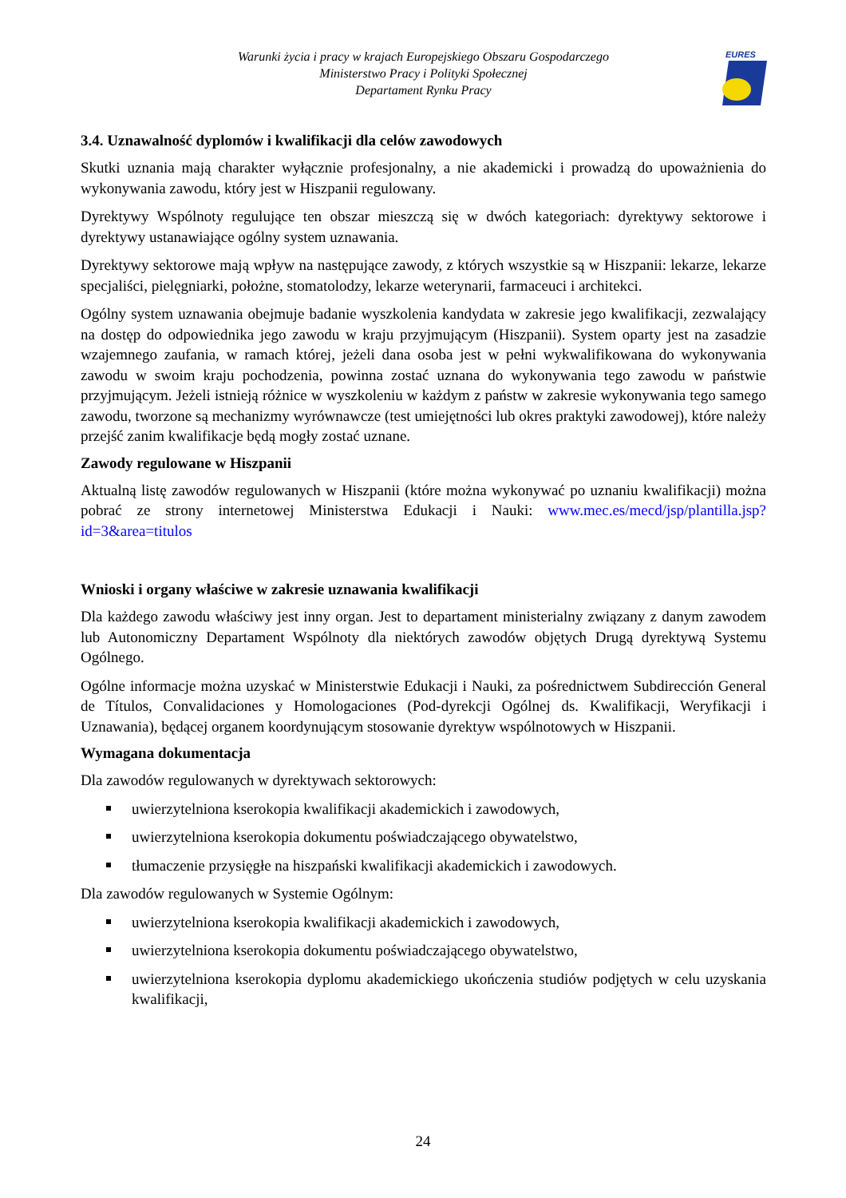Warunki życia i pracy w krajach Europejskiego Obszaru Gospodarczego
Ministerstwo Pracy i Polityki Społecznej
Departament Rynku Pracy
EURES
3.4. Uznawalność dyplomów i kwalifikacji dla celów zawodowych
Skutki uznania mają charakter wyłącznie profesjonalny, a nie akademicki i prowadzą do upoważnienia do wykonywania zawodu, który jest w Hiszpanii regulowany.
Dyrektywy Wspólnoty regulujące ten obszar mieszczą się w dwóch kategoriach: dyrektywy sektorowe i dyrektywy ustanawiające ogólny system uznawania.
Dyrektywy sektorowe mają wpływ na następujące zawody, z których wszystkie są w Hiszpanii: lekarze, lekarze specjaliści, pielęgniarki, położne, stomatolodzy, lekarze weterynarii, farmaceuci i architekci.
Ogólny system uznawania obejmuje badanie wyszkolenia kandydata w zakresie jego kwalifikacji, zezwalający na dostęp do odpowiednika jego zawodu w kraju przyjmującym (Hiszpanii). System oparty jest na zasadzie wzajemnego zaufania, w ramach której, jeżeli dana osoba jest w pełni wykwalifikowana do wykonywania zawodu w swoim kraju pochodzenia, powinna zostać uznana do wykonywania tego zawodu w państwie przyjmującym. Jeżeli istnieją różnice w wyszkoleniu w każdym z państw w zakresie wykonywania tego samego zawodu, tworzone są mechanizmy wyrównawcze (test umiejętności lub okres praktyki zawodowej), które należy przejść zanim kwalifikacje będą mogły zostać uznane.
Zawody regulowane w Hiszpanii
Aktualną listę zawodów regulowanych w Hiszpanii (które można wykonywać po uznaniu kwalifikacji) można pobrać ze strony internetowej Ministerstwa Edukacji i Nauki: www.mec.es/mecd/jsp/plantilla.jsp?id=3&area=titulos
Wnioski i organy właściwe w zakresie uznawania kwalifikacji
Dla każdego zawodu właściwy jest inny organ. Jest to departament ministerialny związany z danym zawodem lub Autonomiczny Departament Wspólnoty dla niektórych zawodów objętych Drugą dyrektywą Systemu Ogólnego.
Ogólne informacje można uzyskać w Ministerstwie Edukacji i Nauki, za pośrednictwem Subdirección General de Títulos, Convalidaciones y Homologaciones (Pod-dyrekcji Ogólnej ds. Kwalifikacji, Weryfikacji i Uznawania), będącej organem koordynującym stosowanie dyrektyw wspólnotowych w Hiszpanii.
Wymagana dokumentacja
Dla zawodów regulowanych w dyrektywach sektorowych:
uwierzytelniona kserokopia kwalifikacji akademickich i zawodowych,
uwierzytelniona kserokopia dokumentu poświadczającego obywatelstwo,
tłumaczenie przysięgłe na hiszpański kwalifikacji akademickich i zawodowych.
Dla zawodów regulowanych w Systemie Ogólnym:
uwierzytelniona kserokopia kwalifikacji akademickich i zawodowych,
uwierzytelniona kserokopia dokumentu poświadczającego obywatelstwo,
uwierzytelniona kserokopia dyplomu akademickiego ukończenia studiów podjętych w celu uzyskania kwalifikacji,
24